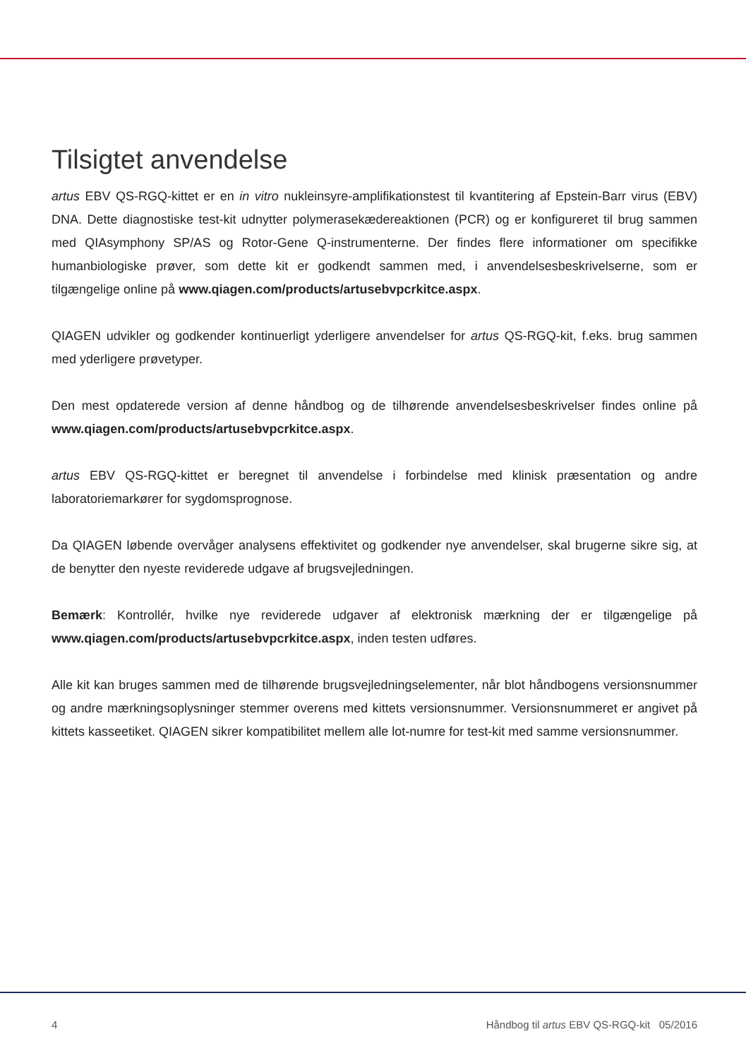Tilsigtet anvendelse
artus EBV QS-RGQ-kittet er en in vitro nukleinsyre-amplifikationstest til kvantitering af Epstein-Barr virus (EBV) DNA. Dette diagnostiske test-kit udnytter polymerasekædereaktionen (PCR) og er konfigureret til brug sammen med QIAsymphony SP/AS og Rotor-Gene Q-instrumenterne. Der findes flere informationer om specifikke humanbiologiske prøver, som dette kit er godkendt sammen med, i anvendelsesbeskrivelserne, som er tilgængelige online på www.qiagen.com/products/artusebvpcrkitce.aspx.
QIAGEN udvikler og godkender kontinuerligt yderligere anvendelser for artus QS-RGQ-kit, f.eks. brug sammen med yderligere prøvetyper.
Den mest opdaterede version af denne håndbog og de tilhørende anvendelsesbeskrivelser findes online på www.qiagen.com/products/artusebvpcrkitce.aspx.
artus EBV QS-RGQ-kittet er beregnet til anvendelse i forbindelse med klinisk præsentation og andre laboratoriemarkører for sygdomsprognose.
Da QIAGEN løbende overvåger analysens effektivitet og godkender nye anvendelser, skal brugerne sikre sig, at de benytter den nyeste reviderede udgave af brugsvejledningen.
Bemærk: Kontrollér, hvilke nye reviderede udgaver af elektronisk mærkning der er tilgængelige på www.qiagen.com/products/artusebvpcrkitce.aspx, inden testen udføres.
Alle kit kan bruges sammen med de tilhørende brugsvejledningselementer, når blot håndbogens versionsnummer og andre mærkningsoplysninger stemmer overens med kittets versionsnummer. Versionsnummeret er angivet på kittets kasseetiket. QIAGEN sikrer kompatibilitet mellem alle lot-numre for test-kit med samme versionsnummer.
4 Håndbog til artus EBV QS-RGQ-kit 05/2016